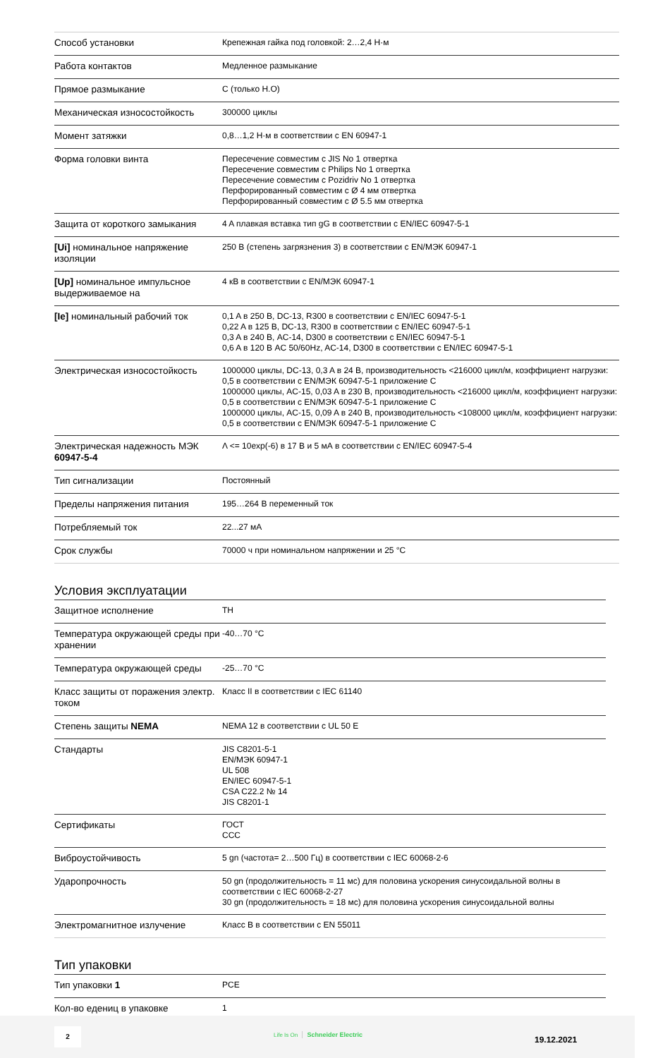| Способ установки | Крепежная гайка под головкой: 2…2,4 Н·м |
| Работа контактов | Медленное размыкание |
| Прямое размыкание | С (только Н.О) |
| Механическая износостойкость | 300000 циклы |
| Момент затяжки | 0,8…1,2 Н·м в соответствии с EN 60947-1 |
| Форма головки винта | Пересечение совместим с JIS No 1 отвертка Пересечение совместим с Philips No 1 отвертка Пересечение совместим с Pozidriv No 1 отвертка Перфорированный совместим с Ø 4 мм отвертка Перфорированный совместим с Ø 5.5 мм отвертка |
| Защита от короткого замыкания | 4 A плавкая вставка тип gG в соответствии с EN/IEC 60947-5-1 |
| [Ui] номинальное напряжение изоляции | 250 В (степень загрязнения 3) в соответствии с EN/МЭК 60947-1 |
| [Up] номинальное импульсное выдерживаемое на | 4 кВ в соответствии с EN/МЭК 60947-1 |
| [Ie] номинальный рабочий ток | 0,1 A в 250 В, DC-13, R300 в соответствии с EN/IEC 60947-5-1 0,22 A в 125 В, DC-13, R300 в соответствии с EN/IEC 60947-5-1 0,3 A в 240 В, AC-14, D300 в соответствии с EN/IEC 60947-5-1 0,6 A в 120 В AC 50/60Hz, AC-14, D300 в соответствии с EN/IEC 60947-5-1 |
| Электрическая износостойкость | 1000000 циклы, DC-13, 0,3 A в 24 В, производительность <216000 цикл/м, коэффициент нагрузки: 0,5 в соответствии с EN/МЭК 60947-5-1 приложение C 1000000 циклы, AC-15, 0,03 A в 230 В, производительность <216000 цикл/м, коэффициент нагрузки: 0,5 в соответствии с EN/МЭК 60947-5-1 приложение C 1000000 циклы, AC-15, 0,09 A в 240 В, производительность <108000 цикл/м, коэффициент нагрузки: 0,5 в соответствии с EN/МЭК 60947-5-1 приложение C |
| Электрическая надежность МЭК 60947-5-4 | Λ <= 10exp(-6) в 17 В и 5 мА в соответствии с EN/IEC 60947-5-4 |
| Тип сигнализации | Постоянный |
| Пределы напряжения питания | 195…264 В переменный ток |
| Потребляемый ток | 22...27 мА |
| Срок службы | 70000 ч при номинальном напряжении и 25 °C |
Условия эксплуатации
| Защитное исполнение | TH |
| Температура окружающей среды при хранении | -40…70 °C |
| Температура окружающей среды | -25…70 °C |
| Класс защиты от поражения электр. током | Класс II в соответствии с IEC 61140 |
| Степень защиты NEMA | NEMA 12 в соответствии с UL 50 E |
| Стандарты | JIS C8201-5-1 EN/МЭК 60947-1 UL 508 EN/IEC 60947-5-1 CSA C22.2 № 14 JIS C8201-1 |
| Сертификаты | ГОСТ CCC |
| Виброустойчивость | 5 gn (частота= 2…500 Гц) в соответствии с IEC 60068-2-6 |
| Ударопрочность | 50 gn (продолжительность = 11 мс) для половина ускорения синусоидальной волны в соответствии с IEC 60068-2-27 30 gn (продолжительность = 18 мс) для половина ускорения синусоидальной волны |
| Электромагнитное излучение | Класс B в соответствии с EN 55011 |
Тип упаковки
| Тип упаковки 1 | PCE |
| Кол-во едениц в упаковке | 1 |
2 Life Is On Schneider Electric
19.12.2021